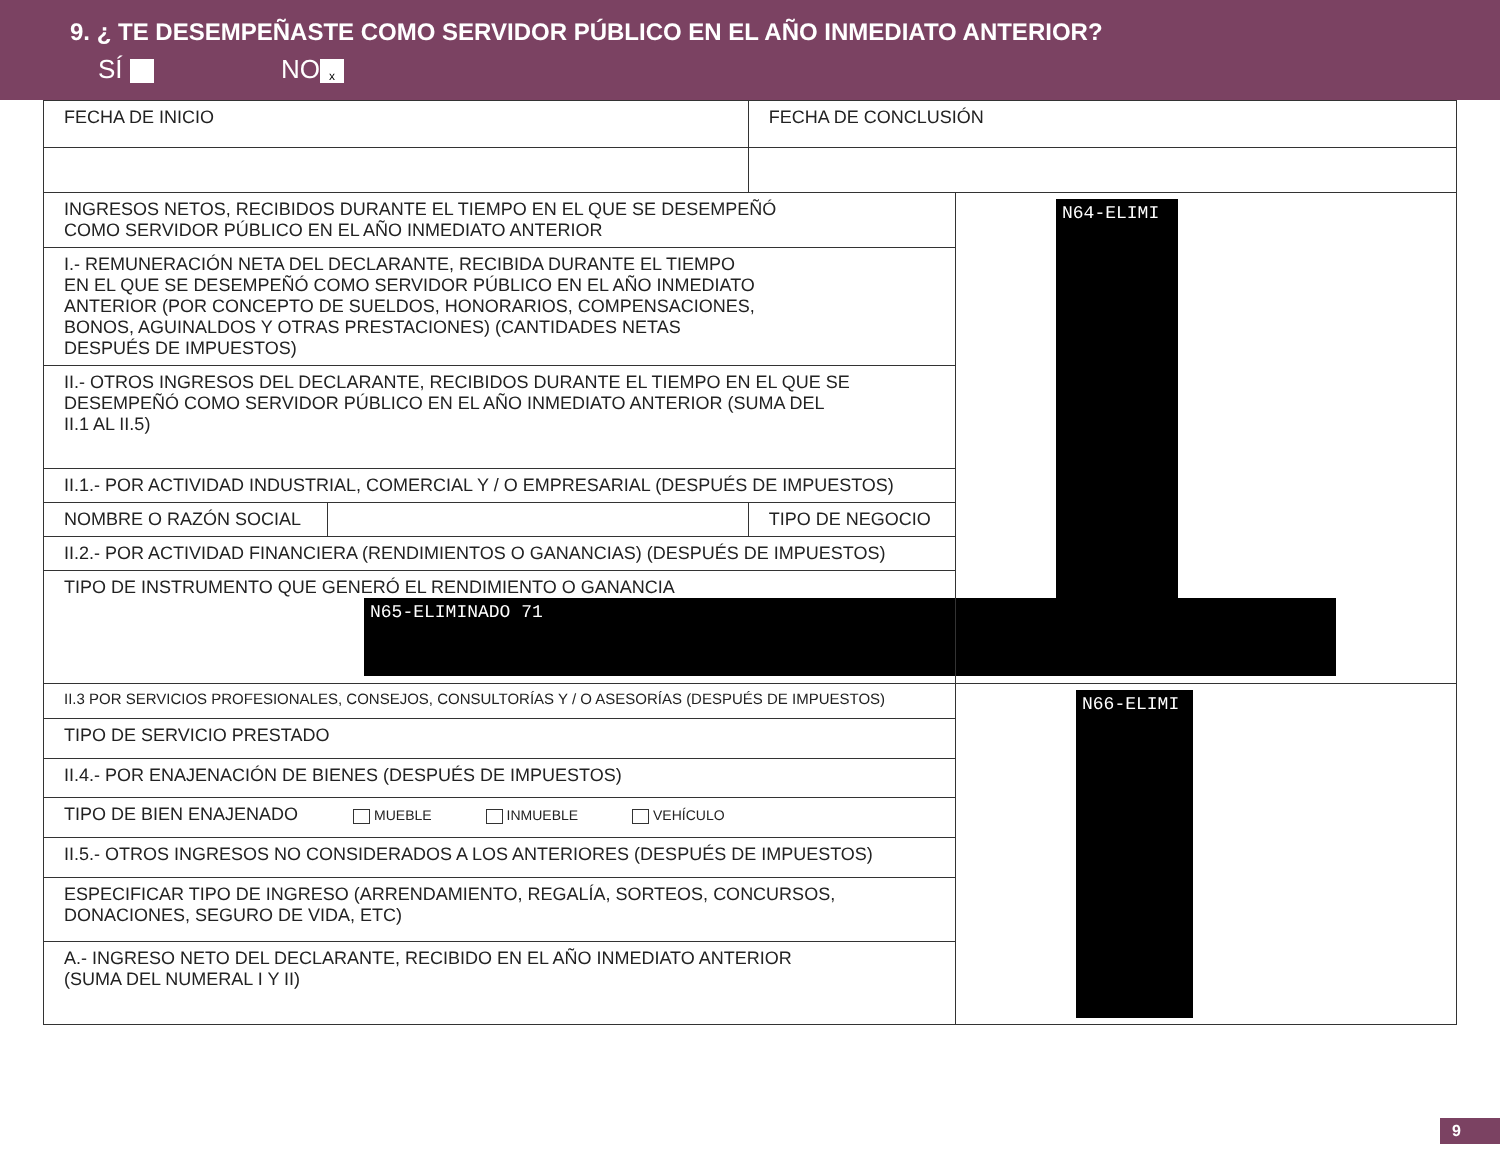9. ¿ TE DESEMPEÑASTE COMO SERVIDOR PÚBLICO EN EL AÑO INMEDIATO ANTERIOR?
SÍ NO x
| FECHA DE INICIO | | FECHA DE CONCLUSIÓN | |
| INGRESOS NETOS, RECIBIDOS DURANTE EL TIEMPO EN EL QUE SE DESEMPEÑÓ COMO SERVIDOR PÚBLICO EN EL AÑO INMEDIATO ANTERIOR | | | N64-ELIMI |
| I.- REMUNERACIÓN NETA DEL DECLARANTE, RECIBIDA DURANTE EL TIEMPO EN EL QUE SE DESEMPEÑÓ COMO SERVIDOR PÚBLICO EN EL AÑO INMEDIATO ANTERIOR (POR CONCEPTO DE SUELDOS, HONORARIOS, COMPENSACIONES, BONOS, AGUINALDOS Y OTRAS PRESTACIONES) (CANTIDADES NETAS DESPUÉS DE IMPUESTOS) | | | |
| II.- OTROS INGRESOS DEL DECLARANTE, RECIBIDOS DURANTE EL TIEMPO EN EL QUE SE DESEMPEÑÓ COMO SERVIDOR PÚBLICO EN EL AÑO INMEDIATO ANTERIOR (SUMA DEL II.1 AL II.5) | | | |
| II.1.- POR ACTIVIDAD INDUSTRIAL, COMERCIAL Y / O EMPRESARIAL (DESPUÉS DE IMPUESTOS) | | | |
| NOMBRE O RAZÓN SOCIAL | | TIPO DE NEGOCIO | |
| II.2.- POR ACTIVIDAD FINANCIERA (RENDIMIENTOS O GANANCIAS) (DESPUÉS DE IMPUESTOS) | | | |
| TIPO DE INSTRUMENTO QUE GENERÓ EL RENDIMIENTO O GANANCIA N65-ELIMINADO 71 | | | |
| II.3 POR SERVICIOS PROFESIONALES, CONSEJOS, CONSULTORÍAS Y / O ASESORÍAS (DESPUÉS DE IMPUESTOS) | | | N66-ELIMI |
| TIPO DE SERVICIO PRESTADO | | | |
| II.4.- POR ENAJENACIÓN DE BIENES (DESPUÉS DE IMPUESTOS) | | | |
| TIPO DE BIEN ENAJENADO MUEBLE INMUEBLE VEHÍCULO | | | |
| II.5.- OTROS INGRESOS NO CONSIDERADOS A LOS ANTERIORES (DESPUÉS DE IMPUESTOS) | | | |
| ESPECIFICAR TIPO DE INGRESO (ARRENDAMIENTO, REGALÍA, SORTEOS, CONCURSOS, DONACIONES, SEGURO DE VIDA, ETC) | | | |
| A.- INGRESO NETO DEL DECLARANTE, RECIBIDO EN EL AÑO INMEDIATO ANTERIOR (SUMA DEL NUMERAL I Y II) | | | |
9